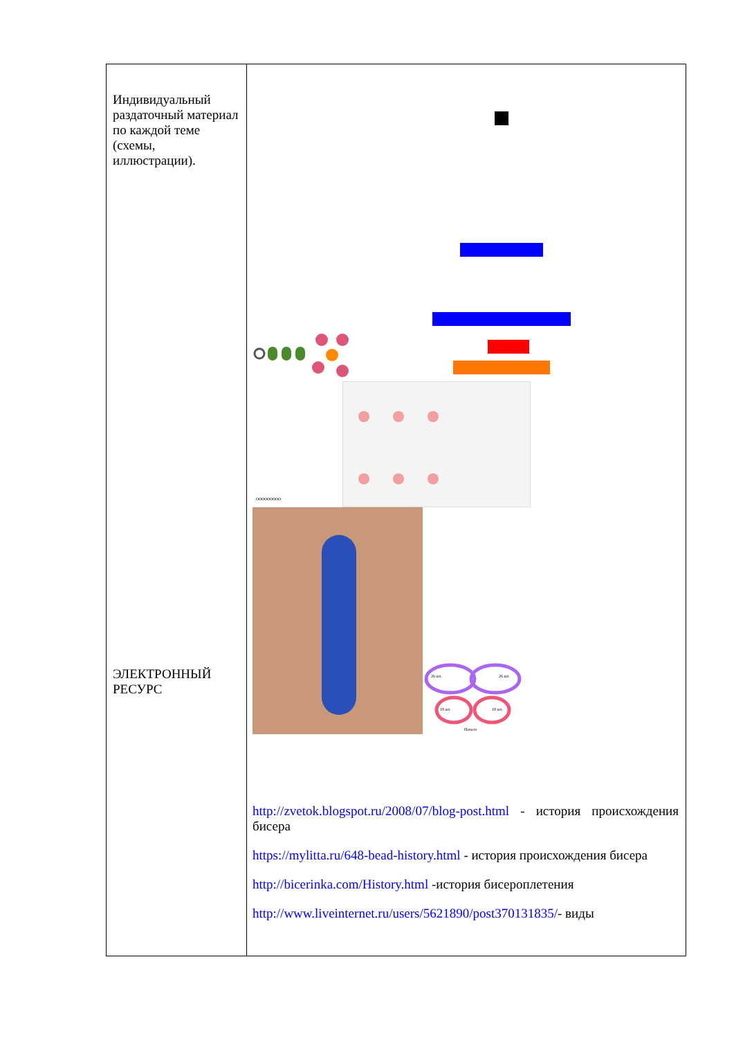| Индивидуальный раздаточный материал по каждой теме (схемы, иллюстрации). ЭЛЕКТРОННЫЙ РЕСУРС | ооооооооо 26 шт. 26 шт. 18 шт. 18 шт. Начало http://zvetok.blogspot.ru/2008/07/blog-post.html - история происхождения бисера https://mylitta.ru/648-bead-history.html - история происхождения бисера http://bicerinka.com/History.html -история бисероплетения http://www.liveinternet.ru/users/5621890/post370131835/ - виды |